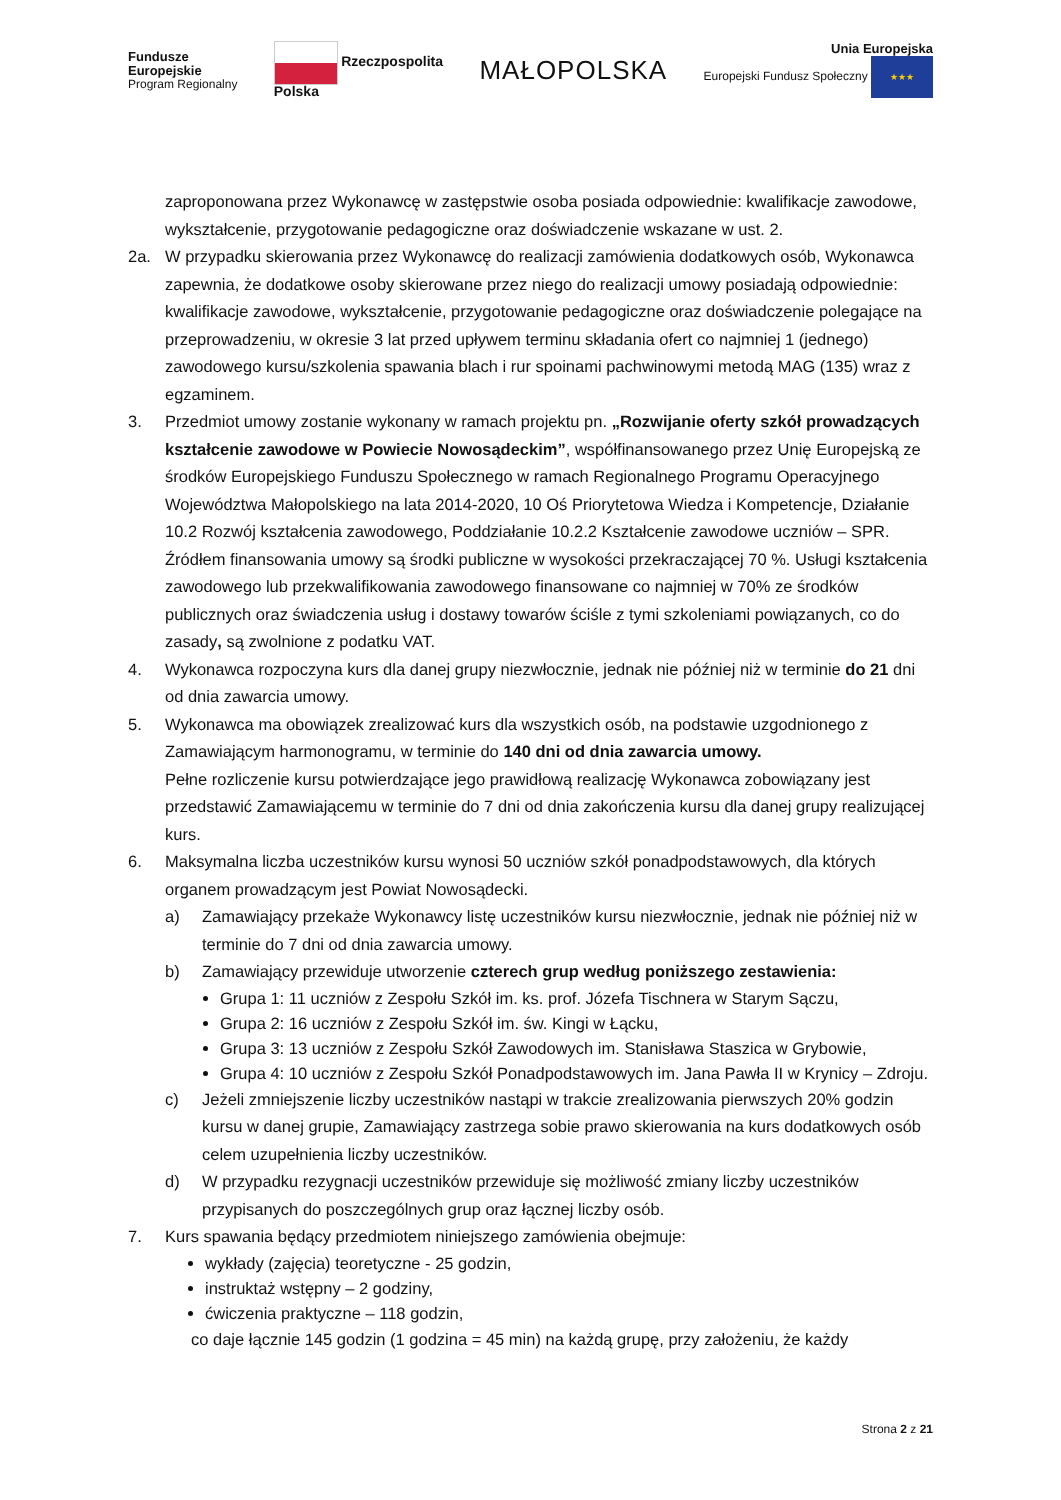Fundusze
Europejskie
Program Regionalny
Rzeczpospolita
Polska
MAŁOPOLSKA
Unia Europejska
Europejski Fundusz Społeczny ★★★
zaproponowana przez Wykonawcę w zastępstwie osoba posiada odpowiednie: kwalifikacje zawodowe, wykształcenie, przygotowanie pedagogiczne oraz doświadczenie wskazane w ust. 2.
2a. W przypadku skierowania przez Wykonawcę do realizacji zamówienia dodatkowych osób, Wykonawca zapewnia, że dodatkowe osoby skierowane przez niego do realizacji umowy posiadają odpowiednie: kwalifikacje zawodowe, wykształcenie, przygotowanie pedagogiczne oraz doświadczenie polegające na przeprowadzeniu, w okresie 3 lat przed upływem terminu składania ofert co najmniej 1 (jednego) zawodowego kursu/szkolenia spawania blach i rur spoinami pachwinowymi metodą MAG (135) wraz z egzaminem.
3. Przedmiot umowy zostanie wykonany w ramach projektu pn. „Rozwijanie oferty szkół prowadzących kształcenie zawodowe w Powiecie Nowosądeckim”, współfinansowanego przez Unię Europejską ze środków Europejskiego Funduszu Społecznego w ramach Regionalnego Programu Operacyjnego Województwa Małopolskiego na lata 2014-2020, 10 Oś Priorytetowa Wiedza i Kompetencje, Działanie 10.2 Rozwój kształcenia zawodowego, Poddziałanie 10.2.2 Kształcenie zawodowe uczniów – SPR. Źródłem finansowania umowy są środki publiczne w wysokości przekraczającej 70 %. Usługi kształcenia zawodowego lub przekwalifikowania zawodowego finansowane co najmniej w 70% ze środków publicznych oraz świadczenia usług i dostawy towarów ściśle z tymi szkoleniami powiązanych, co do zasady, są zwolnione z podatku VAT.
4. Wykonawca rozpoczyna kurs dla danej grupy niezwłocznie, jednak nie później niż w terminie do 21 dni od dnia zawarcia umowy.
5. Wykonawca ma obowiązek zrealizować kurs dla wszystkich osób, na podstawie uzgodnionego z Zamawiającym harmonogramu, w terminie do 140 dni od dnia zawarcia umowy.
Pełne rozliczenie kursu potwierdzające jego prawidłową realizację Wykonawca zobowiązany jest przedstawić Zamawiającemu w terminie do 7 dni od dnia zakończenia kursu dla danej grupy realizującej kurs.
6. Maksymalna liczba uczestników kursu wynosi 50 uczniów szkół ponadpodstawowych, dla których organem prowadzącym jest Powiat Nowosądecki.
a) Zamawiający przekaże Wykonawcy listę uczestników kursu niezwłocznie, jednak nie później niż w terminie do 7 dni od dnia zawarcia umowy.
b) Zamawiający przewiduje utworzenie czterech grup według poniższego zestawienia:
Grupa 1: 11 uczniów z Zespołu Szkół im. ks. prof. Józefa Tischnera w Starym Sączu,
Grupa 2: 16 uczniów z Zespołu Szkół im. św. Kingi w Łącku,
Grupa 3: 13 uczniów z Zespołu Szkół Zawodowych im. Stanisława Staszica w Grybowie,
Grupa 4: 10 uczniów z Zespołu Szkół Ponadpodstawowych im. Jana Pawła II w Krynicy – Zdroju.
c) Jeżeli zmniejszenie liczby uczestników nastąpi w trakcie zrealizowania pierwszych 20% godzin kursu w danej grupie, Zamawiający zastrzega sobie prawo skierowania na kurs dodatkowych osób celem uzupełnienia liczby uczestników.
d) W przypadku rezygnacji uczestników przewiduje się możliwość zmiany liczby uczestników przypisanych do poszczególnych grup oraz łącznej liczby osób.
7. Kurs spawania będący przedmiotem niniejszego zamówienia obejmuje:
wykłady (zajęcia) teoretyczne - 25 godzin,
instruktaż wstępny – 2 godziny,
ćwiczenia praktyczne – 118 godzin,
co daje łącznie 145 godzin (1 godzina = 45 min) na każdą grupę, przy założeniu, że każdy
Strona 2 z 21